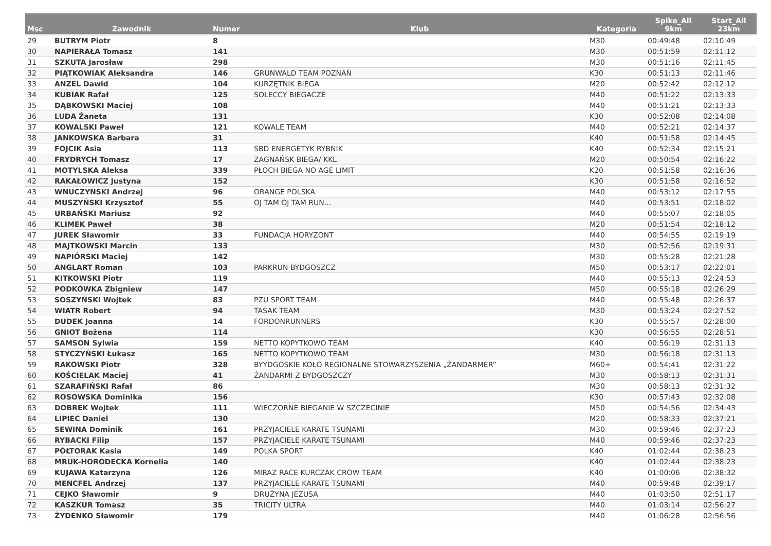| Msc | Zawodnik | Numer | Klub | Kategoria | Spike_All 9km | Start_All 23km |
| --- | --- | --- | --- | --- | --- | --- |
| 29 | BUTRYM Piotr | 8 | | M30 | 00:49:48 | 02:10:49 |
| 30 | NAPIERAŁA Tomasz | 141 | | M30 | 00:51:59 | 02:11:12 |
| 31 | SZKUTA Jarosław | 298 | | M30 | 00:51:16 | 02:11:45 |
| 32 | PIĄTKOWIAK Aleksandra | 146 | GRUNWALD TEAM POZNAŃ | K30 | 00:51:13 | 02:11:46 |
| 33 | ANZEL Dawid | 104 | KURZĘTNIK BIEGA | M20 | 00:52:42 | 02:12:12 |
| 34 | KUBIAK Rafał | 125 | SOLECCY BIEGACZE | M40 | 00:51:22 | 02:13:33 |
| 35 | DĄBKOWSKI Maciej | 108 | | M40 | 00:51:21 | 02:13:33 |
| 36 | LUDA Żaneta | 131 | | K30 | 00:52:08 | 02:14:08 |
| 37 | KOWALSKI Paweł | 121 | KOWALE TEAM | M40 | 00:52:21 | 02:14:37 |
| 38 | JANKOWSKA Barbara | 31 | | K40 | 00:51:58 | 02:14:45 |
| 39 | FOJCIK Asia | 113 | SBD ENERGETYK RYBNIK | K40 | 00:52:34 | 02:15:21 |
| 40 | FRYDRYCH Tomasz | 17 | ZAGNAŃSK BIEGA/ KKL | M20 | 00:50:54 | 02:16:22 |
| 41 | MOTYLSKA Aleksa | 339 | PŁOCH BIEGA NO AGE LIMIT | K20 | 00:51:58 | 02:16:36 |
| 42 | RAKAŁOWICZ Justyna | 152 | | K30 | 00:51:58 | 02:16:52 |
| 43 | WNUCZYŃSKI Andrzej | 96 | ORANGE POLSKA | M40 | 00:53:12 | 02:17:55 |
| 44 | MUSZYŃSKI Krzysztof | 55 | OJ TAM OJ TAM RUN... | M40 | 00:53:51 | 02:18:02 |
| 45 | URBAŃSKI Mariusz | 92 | | M40 | 00:55:07 | 02:18:05 |
| 46 | KLIMEK Paweł | 38 | | M20 | 00:51:54 | 02:18:12 |
| 47 | JUREK Sławomir | 33 | FUNDACJA HORYZONT | M40 | 00:54:55 | 02:19:19 |
| 48 | MAJTKOWSKI Marcin | 133 | | M30 | 00:52:56 | 02:19:31 |
| 49 | NAPIÓRSKI Maciej | 142 | | M30 | 00:55:28 | 02:21:28 |
| 50 | ANGLART Roman | 103 | PARKRUN BYDGOSZCZ | M50 | 00:53:17 | 02:22:01 |
| 51 | KITKOWSKI Piotr | 119 | | M40 | 00:55:13 | 02:24:53 |
| 52 | PODKÓWKA Zbigniew | 147 | | M50 | 00:55:18 | 02:26:29 |
| 53 | SOSZYŃSKI Wojtek | 83 | PZU SPORT TEAM | M40 | 00:55:48 | 02:26:37 |
| 54 | WIATR Robert | 94 | TASAK TEAM | M30 | 00:53:24 | 02:27:52 |
| 55 | DUDEK Joanna | 14 | FORDONRUNNERS | K30 | 00:55:57 | 02:28:00 |
| 56 | GNIOT Bożena | 114 | | K30 | 00:56:55 | 02:28:51 |
| 57 | SAMSON Sylwia | 159 | NETTO KOPYTKOWO TEAM | K40 | 00:56:19 | 02:31:13 |
| 58 | STYCZYŃSKI Łukasz | 165 | NETTO KOPYTKOWO TEAM | M30 | 00:56:18 | 02:31:13 |
| 59 | RAKOWSKI Piotr | 328 | BYYDGOSKIE KOŁO REGIONALNE STOWARZYSZENIA „ŻANDARMER” | M60+ | 00:54:41 | 02:31:22 |
| 60 | KOŚCIELAK Maciej | 41 | ŻANDARMI Z BYDGOSZCZY | M30 | 00:58:13 | 02:31:31 |
| 61 | SZARAFIŃSKI Rafał | 86 | | M30 | 00:58:13 | 02:31:32 |
| 62 | ROSOWSKA Dominika | 156 | | K30 | 00:57:43 | 02:32:08 |
| 63 | DOBREK Wojtek | 111 | WIECZORNE BIEGANIE W SZCZECINIE | M50 | 00:54:56 | 02:34:43 |
| 64 | LIPIEC Daniel | 130 | | M20 | 00:58:33 | 02:37:21 |
| 65 | SEWINA Dominik | 161 | PRZYJACIELE KARATE TSUNAMI | M30 | 00:59:46 | 02:37:23 |
| 66 | RYBACKI Filip | 157 | PRZYJACIELE KARATE TSUNAMI | M40 | 00:59:46 | 02:37:23 |
| 67 | PÓŁTORAK Kasia | 149 | POLKA SPORT | K40 | 01:02:44 | 02:38:23 |
| 68 | MRUK-HORODECKA Kornelia | 140 | | K40 | 01:02:44 | 02:38:23 |
| 69 | KUJAWA Katarzyna | 126 | MIRAZ RACE KURCZAK CROW TEAM | K40 | 01:00:06 | 02:38:32 |
| 70 | MENCFEL Andrzej | 137 | PRZYJACIELE KARATE TSUNAMI | M40 | 00:59:48 | 02:39:17 |
| 71 | CEJKO Sławomir | 9 | DRUŻYNA JEZUSA | M40 | 01:03:50 | 02:51:17 |
| 72 | KASZKUR Tomasz | 35 | TRICITY ULTRA | M40 | 01:03:14 | 02:56:27 |
| 73 | ŻYDENKO Sławomir | 179 | | M40 | 01:06:28 | 02:56:56 |